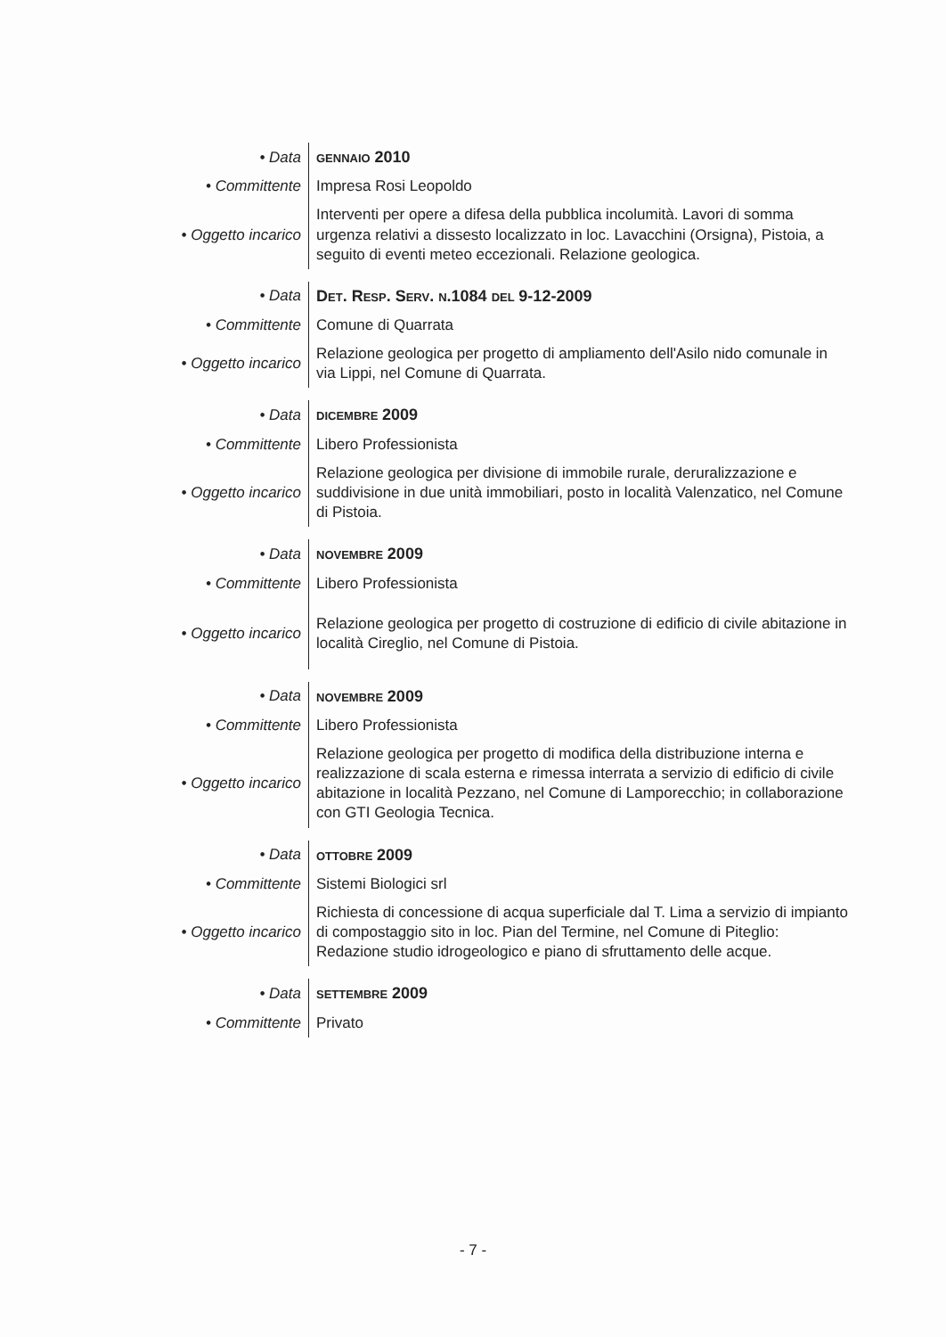| • Data | GENNAIO 2010 |
| • Committente | Impresa Rosi Leopoldo |
| • Oggetto incarico | Interventi per opere a difesa della pubblica incolumità. Lavori di somma urgenza relativi a dissesto localizzato in loc. Lavacchini (Orsigna), Pistoia, a seguito di eventi meteo eccezionali. Relazione geologica. |
| • Data | D ET . R ESP . S ERV . N .1084 DEL 9-12-2009 |
| • Committente | Comune di Quarrata |
| • Oggetto incarico | Relazione geologica per progetto di ampliamento dell'Asilo nido comunale in via Lippi, nel Comune di Quarrata. |
| • Data | DICEMBRE 2009 |
| • Committente | Libero Professionista |
| • Oggetto incarico | Relazione geologica per divisione di immobile rurale, deruralizzazione e suddivisione in due unità immobiliari, posto in località Valenzatico, nel Comune di Pistoia. |
| • Data | NOVEMBRE 2009 |
| • Committente | Libero Professionista |
| • Oggetto incarico | Relazione geologica per progetto di costruzione di edificio di civile abitazione in località Cireglio, nel Comune di Pistoia. |
| • Data | NOVEMBRE 2009 |
| • Committente | Libero Professionista |
| • Oggetto incarico | Relazione geologica per progetto di modifica della distribuzione interna e realizzazione di scala esterna e rimessa interrata a servizio di edificio di civile abitazione in località Pezzano, nel Comune di Lamporecchio; in collaborazione con GTI Geologia Tecnica. |
| • Data | OTTOBRE 2009 |
| • Committente | Sistemi Biologici srl |
| • Oggetto incarico | Richiesta di concessione di acqua superficiale dal T. Lima a servizio di impianto di compostaggio sito in loc. Pian del Termine, nel Comune di Piteglio: Redazione studio idrogeologico e piano di sfruttamento delle acque. |
| • Data | SETTEMBRE 2009 |
| • Committente | Privato |
- 7 -